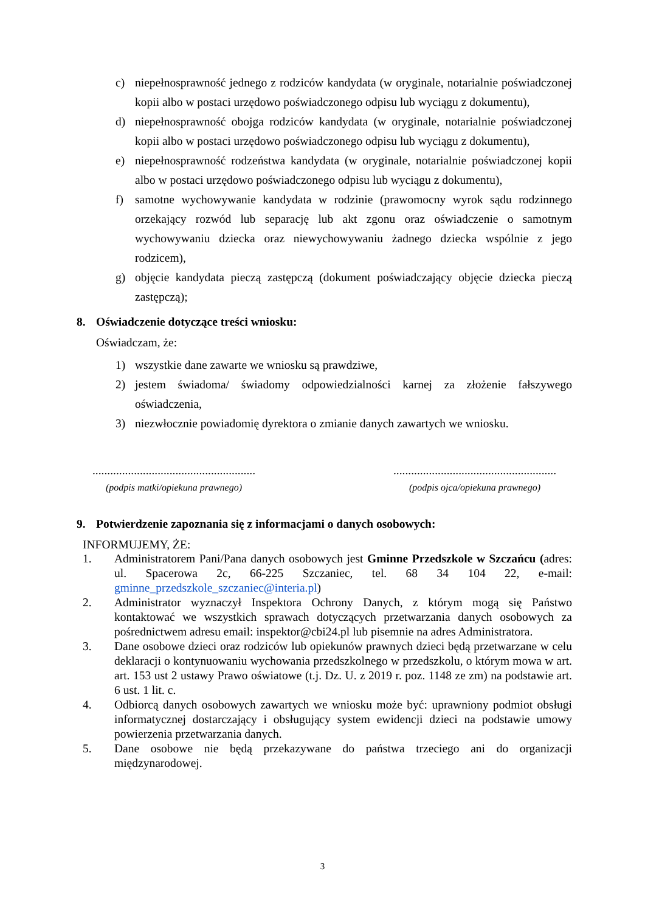c) niepełnosprawność jednego z rodziców kandydata (w oryginale, notarialnie poświadczonej kopii albo w postaci urzędowo poświadczonego odpisu lub wyciągu z dokumentu),
d) niepełnosprawność obojga rodziców kandydata (w oryginale, notarialnie poświadczonej kopii albo w postaci urzędowo poświadczonego odpisu lub wyciągu z dokumentu),
e) niepełnosprawność rodzeństwa kandydata (w oryginale, notarialnie poświadczonej kopii albo w postaci urzędowo poświadczonego odpisu lub wyciągu z dokumentu),
f) samotne wychowywanie kandydata w rodzinie (prawomocny wyrok sądu rodzinnego orzekający rozwód lub separację lub akt zgonu oraz oświadczenie o samotnym wychowywaniu dziecka oraz niewychowywaniu żadnego dziecka wspólnie z jego rodzicem),
g) objęcie kandydata pieczą zastępczą (dokument poświadczający objęcie dziecka pieczą zastępczą);
8. Oświadczenie dotyczące treści wniosku:
Oświadczam, że:
1) wszystkie dane zawarte we wniosku są prawdziwe,
2) jestem świadoma/ świadomy odpowiedzialności karnej za złożenie fałszywego oświadczenia,
3) niezwłocznie powiadomię dyrektora o zmianie danych zawartych we wniosku.
.......................................................
(podpis matki/opiekuna prawnego)
.......................................................
(podpis ojca/opiekuna prawnego)
9. Potwierdzenie zapoznania się z informacjami o danych osobowych:
INFORMUJEMY, ŻE:
1. Administratorem Pani/Pana danych osobowych jest Gminne Przedszkole w Szczańcu (adres: ul. Spacerowa 2c, 66-225 Szczaniec, tel. 68 34 104 22, e-mail: gminne_przedszkole_szczaniec@interia.pl)
2. Administrator wyznaczył Inspektora Ochrony Danych, z którym mogą się Państwo kontaktować we wszystkich sprawach dotyczących przetwarzania danych osobowych za pośrednictwem adresu email: inspektor@cbi24.pl lub pisemnie na adres Administratora.
3. Dane osobowe dzieci oraz rodziców lub opiekunów prawnych dzieci będą przetwarzane w celu deklaracji o kontynuowaniu wychowania przedszkolnego w przedszkolu, o którym mowa w art. art. 153 ust 2 ustawy Prawo oświatowe (t.j. Dz. U. z 2019 r. poz. 1148 ze zm) na podstawie art. 6 ust. 1 lit. c.
4. Odbiorcą danych osobowych zawartych we wniosku może być: uprawniony podmiot obsługi informatycznej dostarczający i obsługujący system ewidencji dzieci na podstawie umowy powierzenia przetwarzania danych.
5. Dane osobowe nie będą przekazywane do państwa trzeciego ani do organizacji międzynarodowej.
3